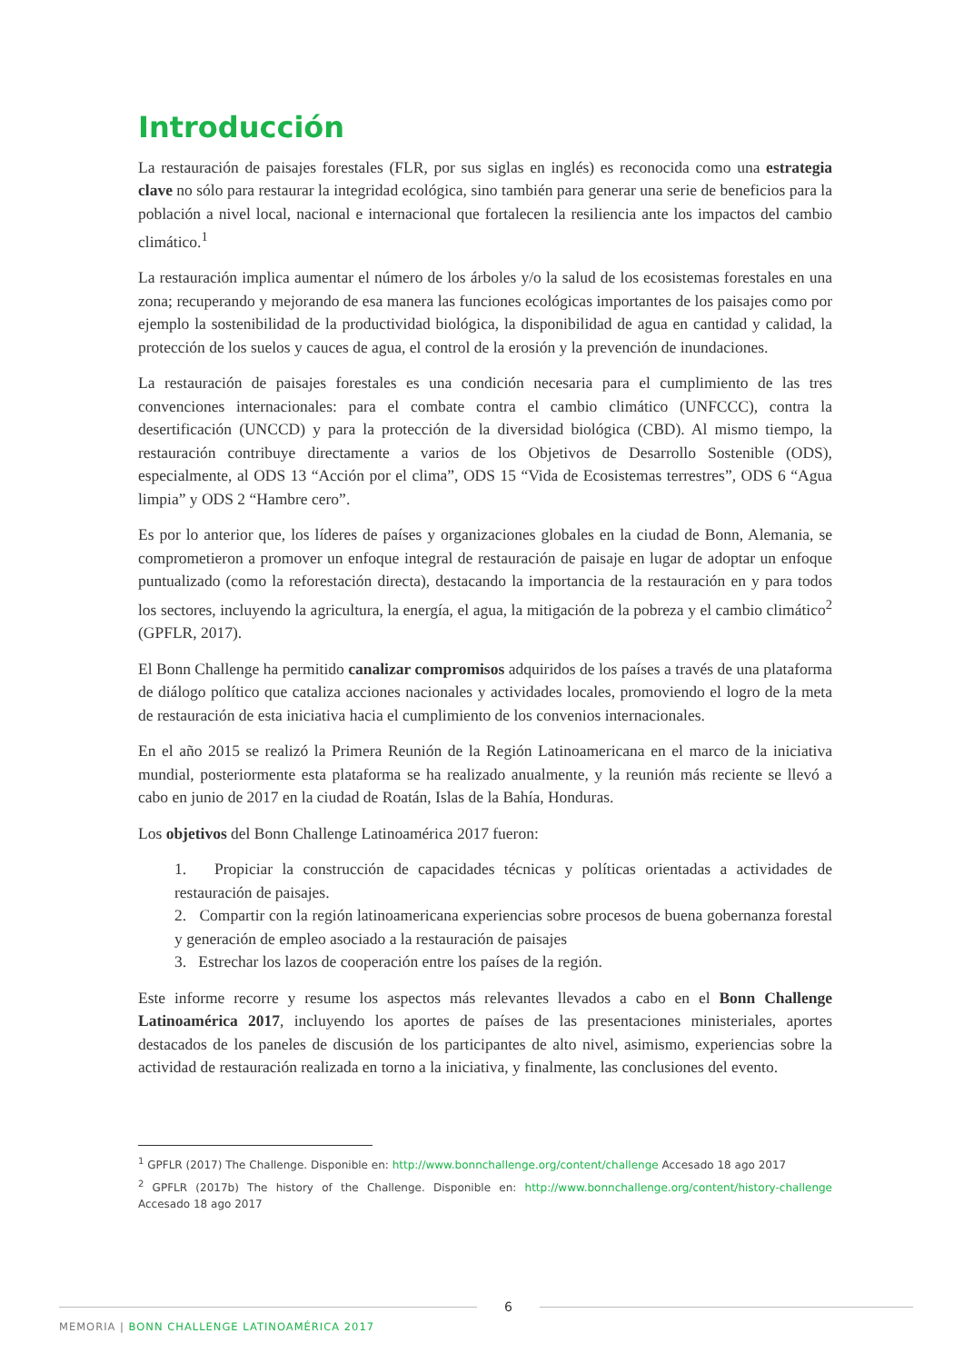Introducción
La restauración de paisajes forestales (FLR, por sus siglas en inglés) es reconocida como una estrategia clave no sólo para restaurar la integridad ecológica, sino también para generar una serie de beneficios para la población a nivel local, nacional e internacional que fortalecen la resiliencia ante los impactos del cambio climático.<sup>1</sup>
La restauración implica aumentar el número de los árboles y/o la salud de los ecosistemas forestales en una zona; recuperando y mejorando de esa manera las funciones ecológicas importantes de los paisajes como por ejemplo la sostenibilidad de la productividad biológica, la disponibilidad de agua en cantidad y calidad, la protección de los suelos y cauces de agua, el control de la erosión y la prevención de inundaciones.
La restauración de paisajes forestales es una condición necesaria para el cumplimiento de las tres convenciones internacionales: para el combate contra el cambio climático (UNFCCC), contra la desertificación (UNCCD) y para la protección de la diversidad biológica (CBD). Al mismo tiempo, la restauración contribuye directamente a varios de los Objetivos de Desarrollo Sostenible (ODS), especialmente, al ODS 13 “Acción por el clima”, ODS 15 “Vida de Ecosistemas terrestres”, ODS 6 “Agua limpia” y ODS 2 “Hambre cero”.
Es por lo anterior que, los líderes de países y organizaciones globales en la ciudad de Bonn, Alemania, se comprometieron a promover un enfoque integral de restauración de paisaje en lugar de adoptar un enfoque puntualizado (como la reforestación directa), destacando la importancia de la restauración en y para todos los sectores, incluyendo la agricultura, la energía, el agua, la mitigación de la pobreza y el cambio climático<sup>2</sup> (GPFLR, 2017).
El Bonn Challenge ha permitido canalizar compromisos adquiridos de los países a través de una plataforma de diálogo político que cataliza acciones nacionales y actividades locales, promoviendo el logro de la meta de restauración de esta iniciativa hacia el cumplimiento de los convenios internacionales.
En el año 2015 se realizó la Primera Reunión de la Región Latinoamericana en el marco de la iniciativa mundial, posteriormente esta plataforma se ha realizado anualmente, y la reunión más reciente se llevó a cabo en junio de 2017 en la ciudad de Roatán, Islas de la Bahía, Honduras.
Los objetivos del Bonn Challenge Latinoamérica 2017 fueron:
1. Propiciar la construcción de capacidades técnicas y políticas orientadas a actividades de restauración de paisajes.
2. Compartir con la región latinoamericana experiencias sobre procesos de buena gobernanza forestal y generación de empleo asociado a la restauración de paisajes
3. Estrechar los lazos de cooperación entre los países de la región.
Este informe recorre y resume los aspectos más relevantes llevados a cabo en el Bonn Challenge Latinoamérica 2017, incluyendo los aportes de países de las presentaciones ministeriales, aportes destacados de los paneles de discusión de los participantes de alto nivel, asimismo, experiencias sobre la actividad de restauración realizada en torno a la iniciativa, y finalmente, las conclusiones del evento.
<sup>1</sup> GPFLR (2017) The Challenge. Disponible en: http://www.bonnchallenge.org/content/challenge Accesado 18 ago 2017
<sup>2</sup> GPFLR (2017b) The history of the Challenge. Disponible en: http://www.bonnchallenge.org/content/history-challenge Accesado 18 ago 2017
6
MEMORIA | BONN CHALLENGE LATINOAMÉRICA 2017